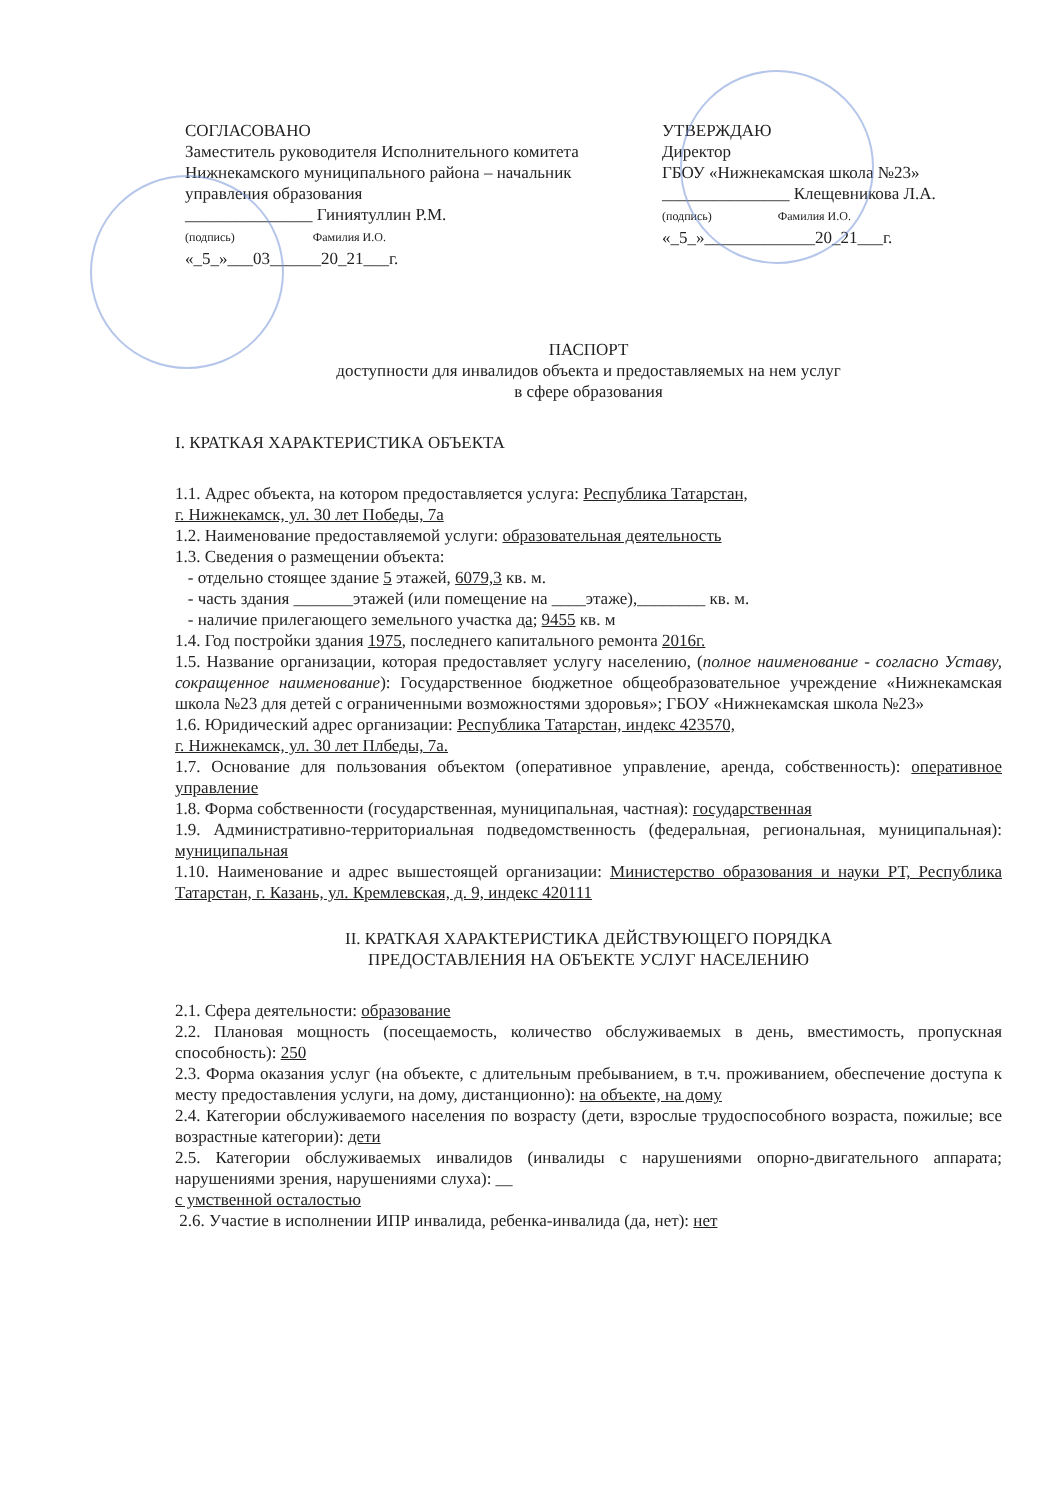СОГЛАСОВАНО
Заместитель руководителя Исполнительного комитета Нижнекамского муниципального района – начальник управления образования
_______________ Гиниятуллин Р.М.
(подпись) Фамилия И.О.
«_5_»___03______20_21___г.
УТВЕРЖДАЮ
Директор
ГБОУ «Нижнекамская школа №23»
_______________ Клещевникова Л.А.
(подпись) Фамилия И.О.
«_5_»_____________20_21___г.
ПАСПОРТ
доступности для инвалидов объекта и предоставляемых на нем услуг
в сфере образования
I. КРАТКАЯ ХАРАКТЕРИСТИКА ОБЪЕКТА
1.1. Адрес объекта, на котором предоставляется услуга: Республика Татарстан,
г. Нижнекамск, ул. 30 лет Победы, 7а
1.2. Наименование предоставляемой услуги: образовательная деятельность
1.3. Сведения о размещении объекта:
- отдельно стоящее здание 5 этажей, 6079,3 кв. м.
- часть здания _______этажей (или помещение на ____этаже),________ кв. м.
- наличие прилегающего земельного участка да; 9455 кв. м
1.4. Год постройки здания 1975, последнего капитального ремонта 2016г.
1.5. Название организации, которая предоставляет услугу населению, (полное наименование - согласно Уставу, сокращенное наименование): Государственное бюджетное общеобразовательное учреждение «Нижнекамская школа №23 для детей с ограниченными возможностями здоровья»; ГБОУ «Нижнекамская школа №23»
1.6. Юридический адрес организации: Республика Татарстан, индекс 423570,
г. Нижнекамск, ул. 30 лет Плбеды, 7а.
1.7. Основание для пользования объектом (оперативное управление, аренда, собственность): оперативное управление
1.8. Форма собственности (государственная, муниципальная, частная): государственная
1.9. Административно-территориальная подведомственность (федеральная, региональная, муниципальная): муниципальная
1.10. Наименование и адрес вышестоящей организации: Министерство образования и науки РТ, Республика Татарстан, г. Казань, ул. Кремлевская, д. 9, индекс 420111
II. КРАТКАЯ ХАРАКТЕРИСТИКА ДЕЙСТВУЮЩЕГО ПОРЯДКА
ПРЕДОСТАВЛЕНИЯ НА ОБЪЕКТЕ УСЛУГ НАСЕЛЕНИЮ
2.1. Сфера деятельности: образование
2.2. Плановая мощность (посещаемость, количество обслуживаемых в день, вместимость, пропускная способность): 250
2.3. Форма оказания услуг (на объекте, с длительным пребыванием, в т.ч. проживанием, обеспечение доступа к месту предоставления услуги, на дому, дистанционно): на объекте, на дому
2.4. Категории обслуживаемого населения по возрасту (дети, взрослые трудоспособного возраста, пожилые; все возрастные категории): дети
2.5. Категории обслуживаемых инвалидов (инвалиды с нарушениями опорно-двигательного аппарата; нарушениями зрения, нарушениями слуха): __
с умственной осталостью
2.6. Участие в исполнении ИПР инвалида, ребенка-инвалида (да, нет): нет